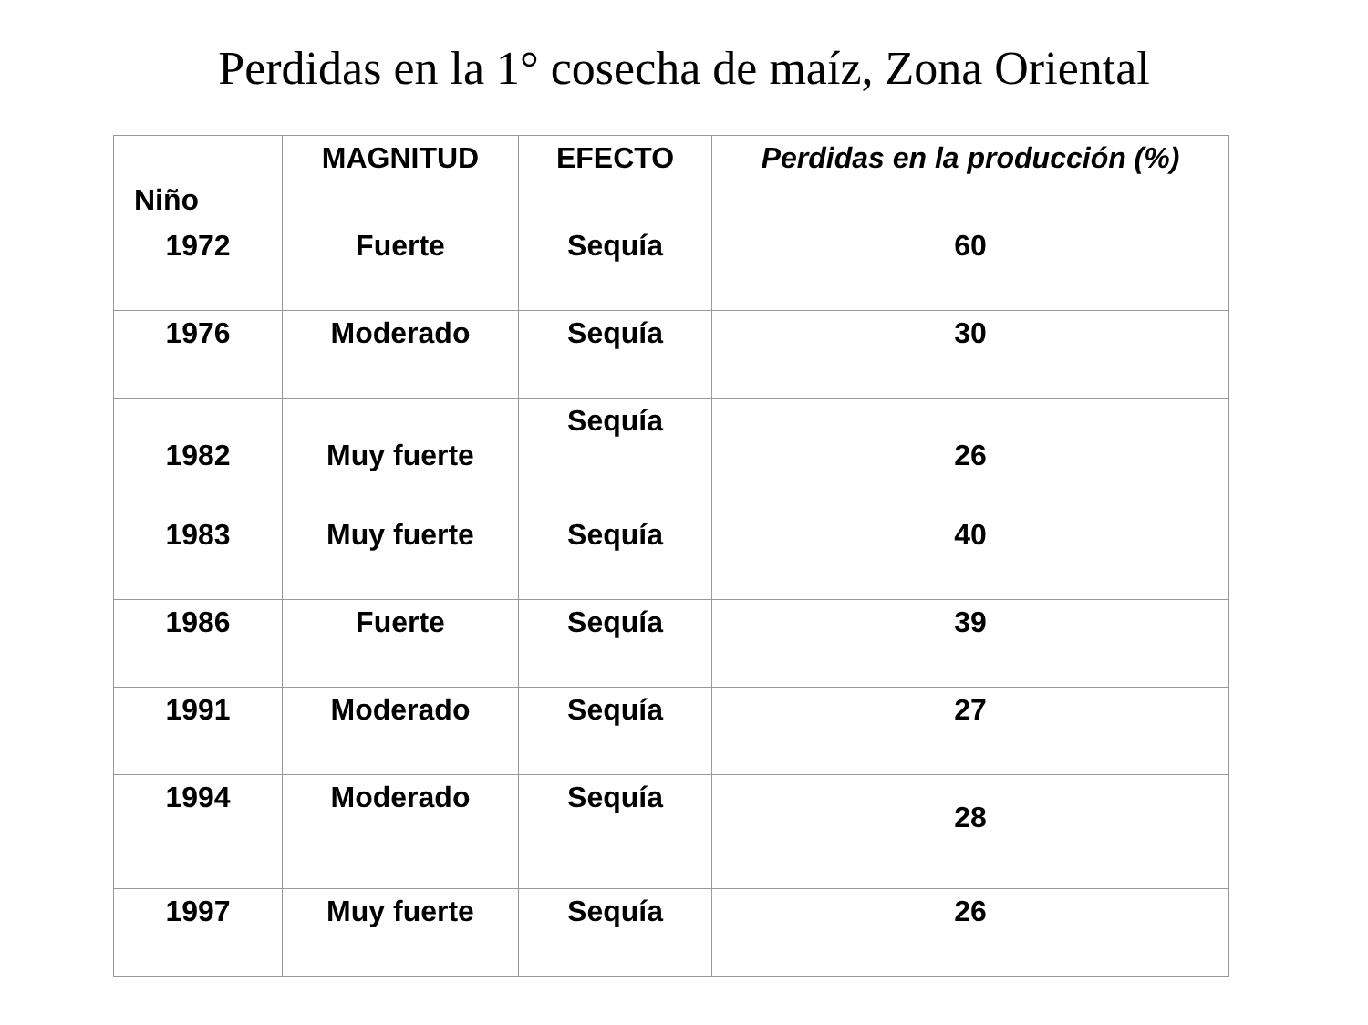Perdidas en la 1° cosecha de maíz, Zona Oriental
| Niño | MAGNITUD | EFECTO | Perdidas en la producción (%) |
| --- | --- | --- | --- |
| 1972 | Fuerte | Sequía | 60 |
| 1976 | Moderado | Sequía | 30 |
| 1982 | Muy fuerte | Sequía | 26 |
| 1983 | Muy fuerte | Sequía | 40 |
| 1986 | Fuerte | Sequía | 39 |
| 1991 | Moderado | Sequía | 27 |
| 1994 | Moderado | Sequía | 28 |
| 1997 | Muy fuerte | Sequía | 26 |